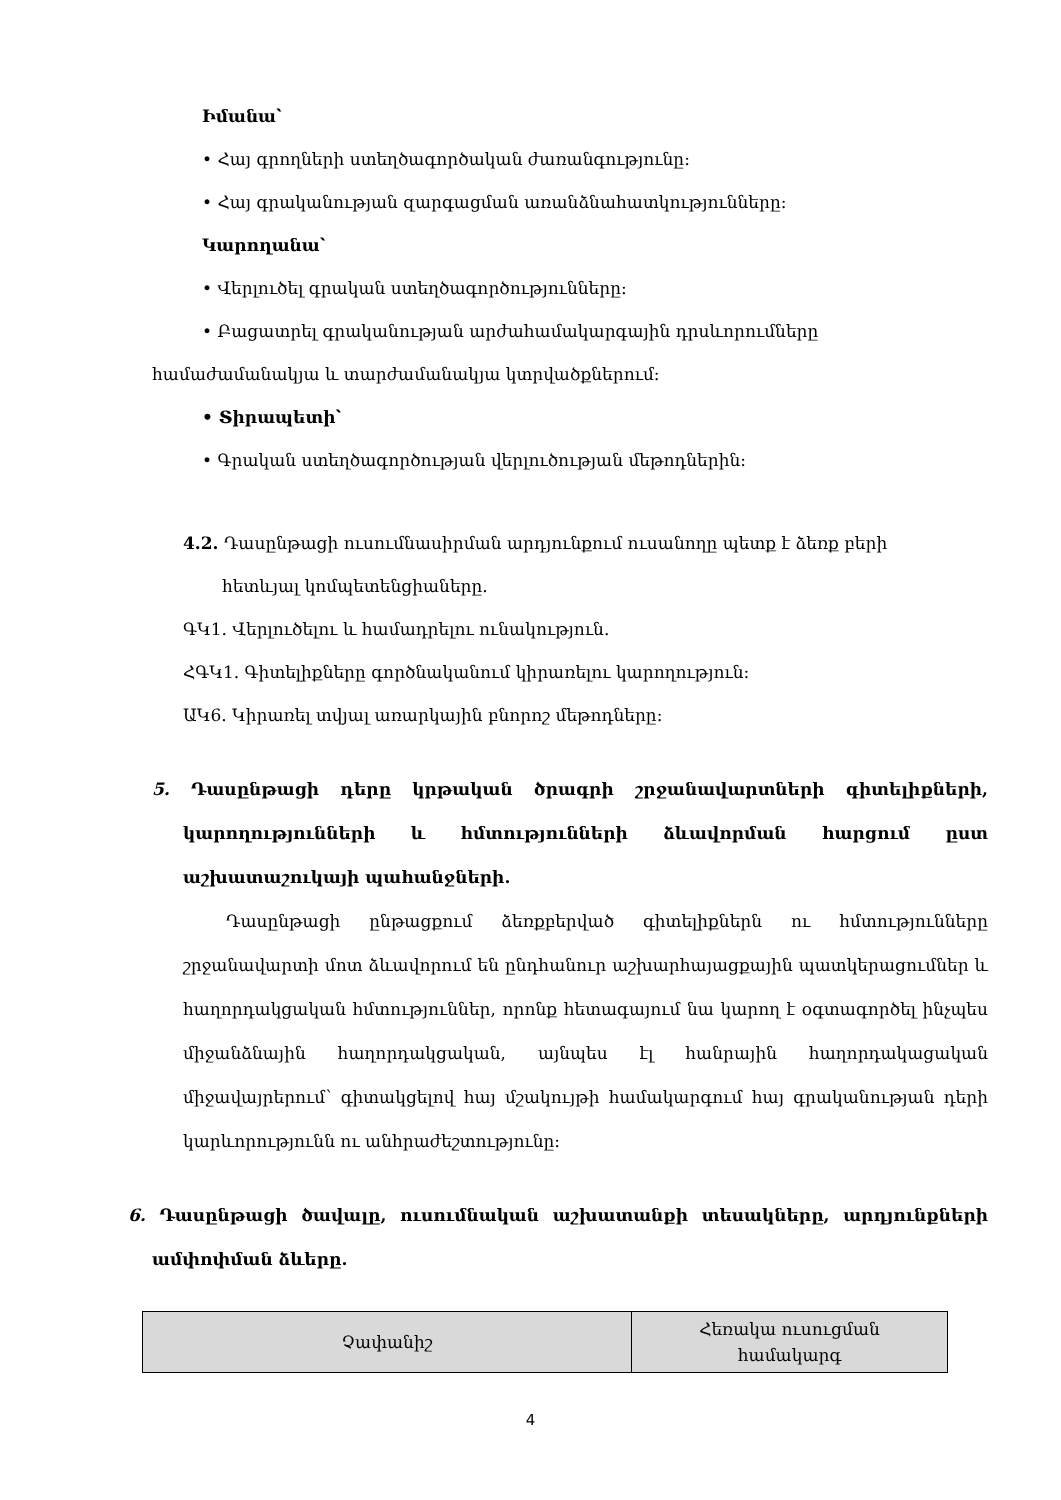Իմանա՝
• Հայ գրողների ստեղծագործական ժառանգությունը:
• Հայ գրականության զարգացման առանձնահատկությունները:
Կարողանա՝
• Վերլուծել գրական ստեղծագործությունները:
• Բացատրել գրականության արժահամակարգային դրսևորումները
համաժամանակյա և տարժամանակյա կտրվածքներում:
• Տիրապետի՝
• Գրական ստեղծագործության վերլուծության մեթոդներին:
4.2. Դասընթացի ուսումնասիրման արդյունքում ուսանողը պետք է ձեռք բերի
հետևյալ կոմպետենցիաները.
ԳԿ1. Վերլուծելու և համադրելու ունակություն.
ՀԳԿ1. Գիտելիքները գործնականում կիրառելու կարողություն:
ԱԿ6. Կիրառել տվյալ առարկային բնորոշ մեթոդները:
5. Դասընթացի դերը կրթական ծրագրի շրջանավարտների գիտելիքների, կարողությունների և հմտությունների ձևավորման հարցում ըստ աշխատաշուկայի պահանջների.
Դասընթացի ընթացքում ձեռքբերված գիտելիքներն ու հմտությունները շրջանավարտի մոտ ձևավորում են ընդհանուր աշխարհայացքային պատկերացումներ և հաղորդակցական հմտություններ, որոնք հետագայում նա կարող է օգտագործել ինչպես միջանձնային հաղորդակցական, այնպես էլ հանրային հաղորդակացական միջավայրերում՝ գիտակցելով հայ մշակույթի համակարգում հայ գրականության դերի կարևորությունն ու անհրաժեշտությունը:
6. Դասընթացի ծավալը, ուսումնական աշխատանքի տեսակները, արդյունքների ամփոփման ձևերը.
| Չափանիշ | Հեռակա ուսուցման համակարգ |
4